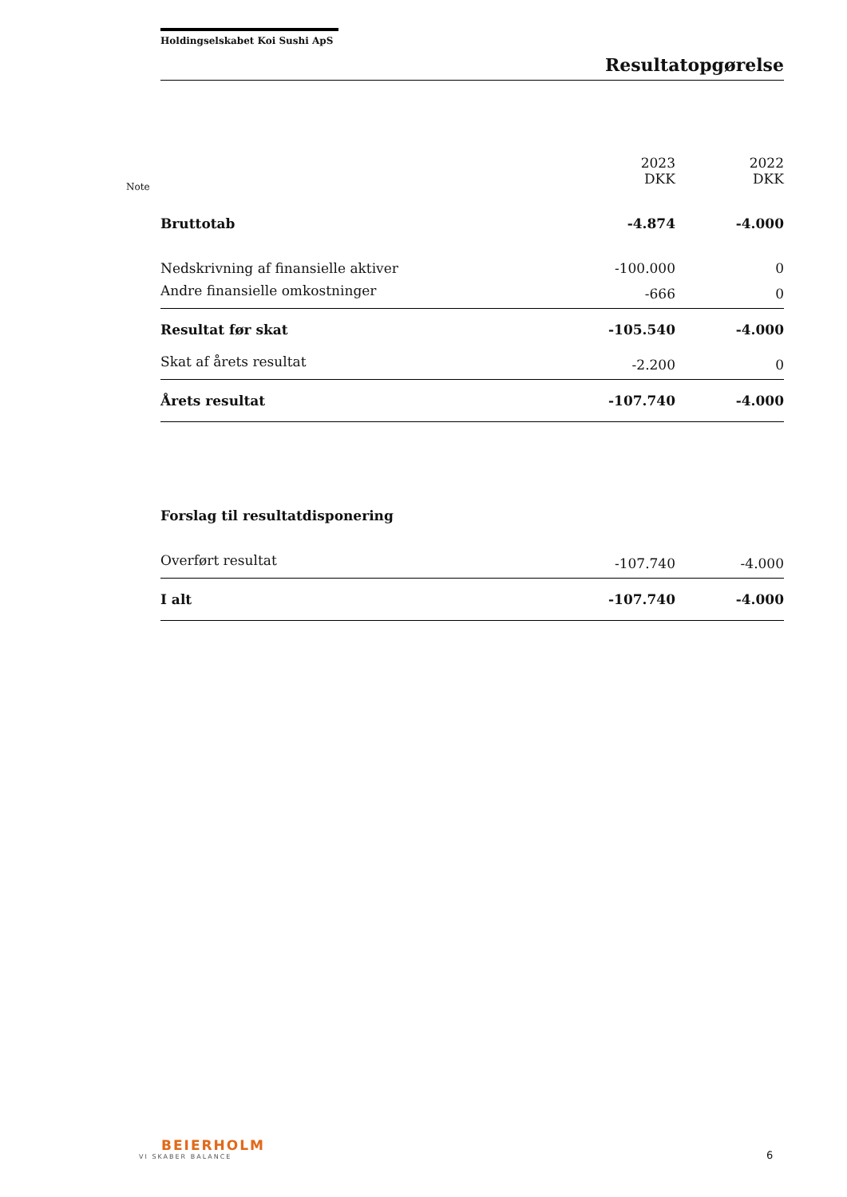Holdingselskabet Koi Sushi ApS
Resultatopgørelse
Note
| | 2023 DKK | 2022 DKK |
| --- | --- | --- |
| Bruttotab | -4.874 | -4.000 |
| Nedskrivning af finansielle aktiver | -100.000 | 0 |
| Andre finansielle omkostninger | -666 | 0 |
| Resultat før skat | -105.540 | -4.000 |
| Skat af årets resultat | -2.200 | 0 |
| Årets resultat | -107.740 | -4.000 |
| Forslag til resultatdisponering | | |
| Overført resultat | -107.740 | -4.000 |
| I alt | -107.740 | -4.000 |
BEIERHOLM
VI SKABER BALANCE
6